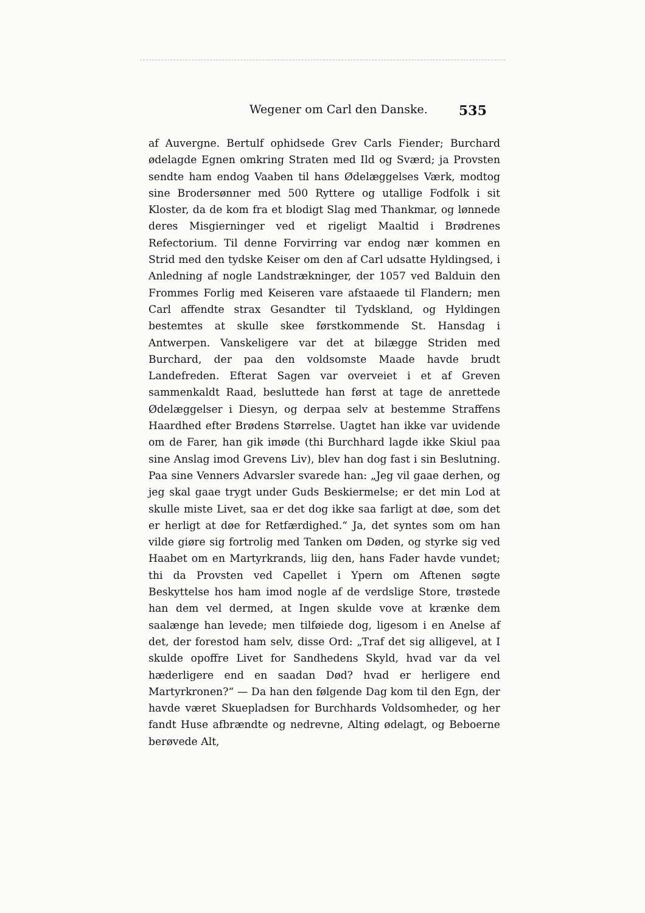Wegener om Carl den Danske. 535
af Auvergne. Bertulf ophidsede Grev Carls Fiender; Burchard ødelagde Egnen omkring Straten med Ild og Sværd; ja Provsten sendte ham endog Vaaben til hans Ødelæggelses Værk, modtog sine Brodersønner med 500 Ryttere og utallige Fodfolk i sit Kloster, da de kom fra et blodigt Slag med Thankmar, og lønnede deres Misgierninger ved et rigeligt Maaltid i Brødrenes Refectorium. Til denne Forvirring var endog nær kommen en Strid med den tydske Keiser om den af Carl udsatte Hyldingsed, i Anledning af nogle Landstrækninger, der 1057 ved Balduin den Frommes Forlig med Keiseren vare afstaaede til Flandern; men Carl affendte strax Gesandter til Tydskland, og Hyldingen bestemtes at skulle skee førstkommende St. Hansdag i Antwerpen. Vanskeligere var det at bilægge Striden med Burchard, der paa den voldsomste Maade havde brudt Landefreden. Efterat Sagen var overveiet i et af Greven sammenkaldt Raad, besluttede han først at tage de anrettede Ødelæggelser i Diesyn, og derpaa selv at bestemme Straffens Haardhed efter Brødens Størrelse. Uagtet han ikke var uvidende om de Farer, han gik imøde (thi Burchhard lagde ikke Skiul paa sine Anslag imod Grevens Liv), blev han dog fast i sin Beslutning. Paa sine Venners Advarsler svarede han: „Jeg vil gaae derhen, og jeg skal gaae trygt under Guds Beskiermelse; er det min Lod at skulle miste Livet, saa er det dog ikke saa farligt at døe, som det er herligt at døe for Retfærdighed.“ Ja, det syntes som om han vilde giøre sig fortrolig med Tanken om Døden, og styrke sig ved Haabet om en Martyrkrands, liig den, hans Fader havde vundet; thi da Provsten ved Capellet i Ypern om Aftenen søgte Beskyttelse hos ham imod nogle af de verdslige Store, trøstede han dem vel dermed, at Ingen skulde vove at krænke dem saalænge han levede; men tilføiede dog, ligesom i en Anelse af det, der forestod ham selv, disse Ord: „Traf det sig alligevel, at I skulde opoffre Livet for Sandhedens Skyld, hvad var da vel hæderligere end en saadan Død? hvad er herligere end Martyrkronen?“ — Da han den følgende Dag kom til den Egn, der havde været Skuepladsen for Burchhards Voldsomheder, og her fandt Huse afbrændte og nedrevne, Alting ødelagt, og Beboerne berøvede Alt,